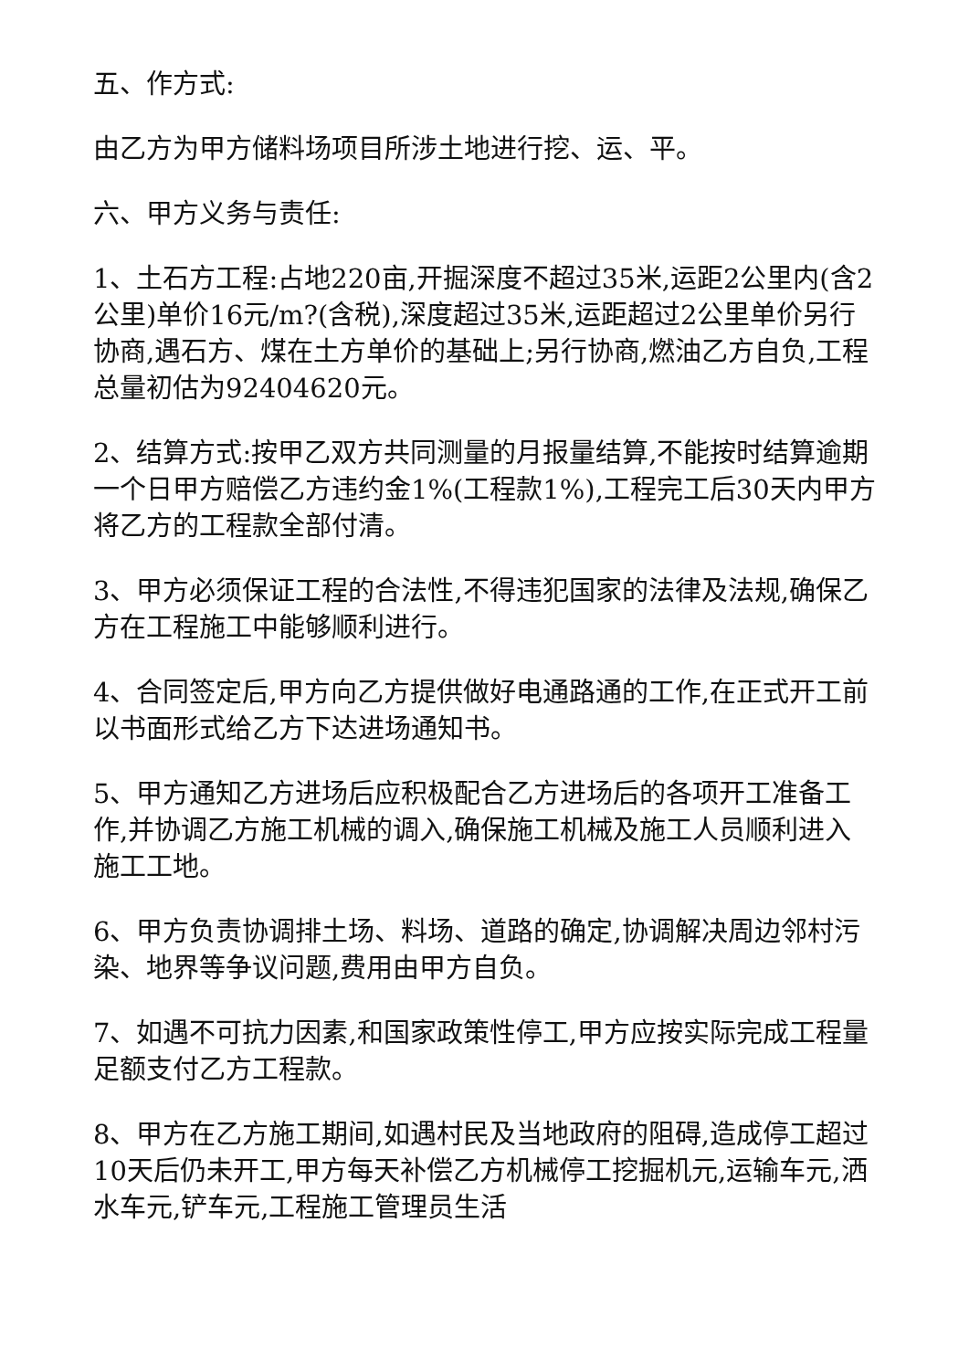五、作方式:
由乙方为甲方储料场项目所涉土地进行挖、运、平。
六、甲方义务与责任:
1、土石方工程:占地220亩,开掘深度不超过35米,运距2公里内(含2公里)单价16元/m?(含税),深度超过35米,运距超过2公里单价另行协商,遇石方、煤在土方单价的基础上;另行协商,燃油乙方自负,工程总量初估为92404620元。
2、结算方式:按甲乙双方共同测量的月报量结算,不能按时结算逾期一个日甲方赔偿乙方违约金1%(工程款1%),工程完工后30天内甲方将乙方的工程款全部付清。
3、甲方必须保证工程的合法性,不得违犯国家的法律及法规,确保乙方在工程施工中能够顺利进行。
4、合同签定后,甲方向乙方提供做好电通路通的工作,在正式开工前以书面形式给乙方下达进场通知书。
5、甲方通知乙方进场后应积极配合乙方进场后的各项开工准备工作,并协调乙方施工机械的调入,确保施工机械及施工人员顺利进入施工工地。
6、甲方负责协调排土场、料场、道路的确定,协调解决周边邻村污染、地界等争议问题,费用由甲方自负。
7、如遇不可抗力因素,和国家政策性停工,甲方应按实际完成工程量足额支付乙方工程款。
8、甲方在乙方施工期间,如遇村民及当地政府的阻碍,造成停工超过10天后仍未开工,甲方每天补偿乙方机械停工挖掘机元,运输车元,洒水车元,铲车元,工程施工管理员生活